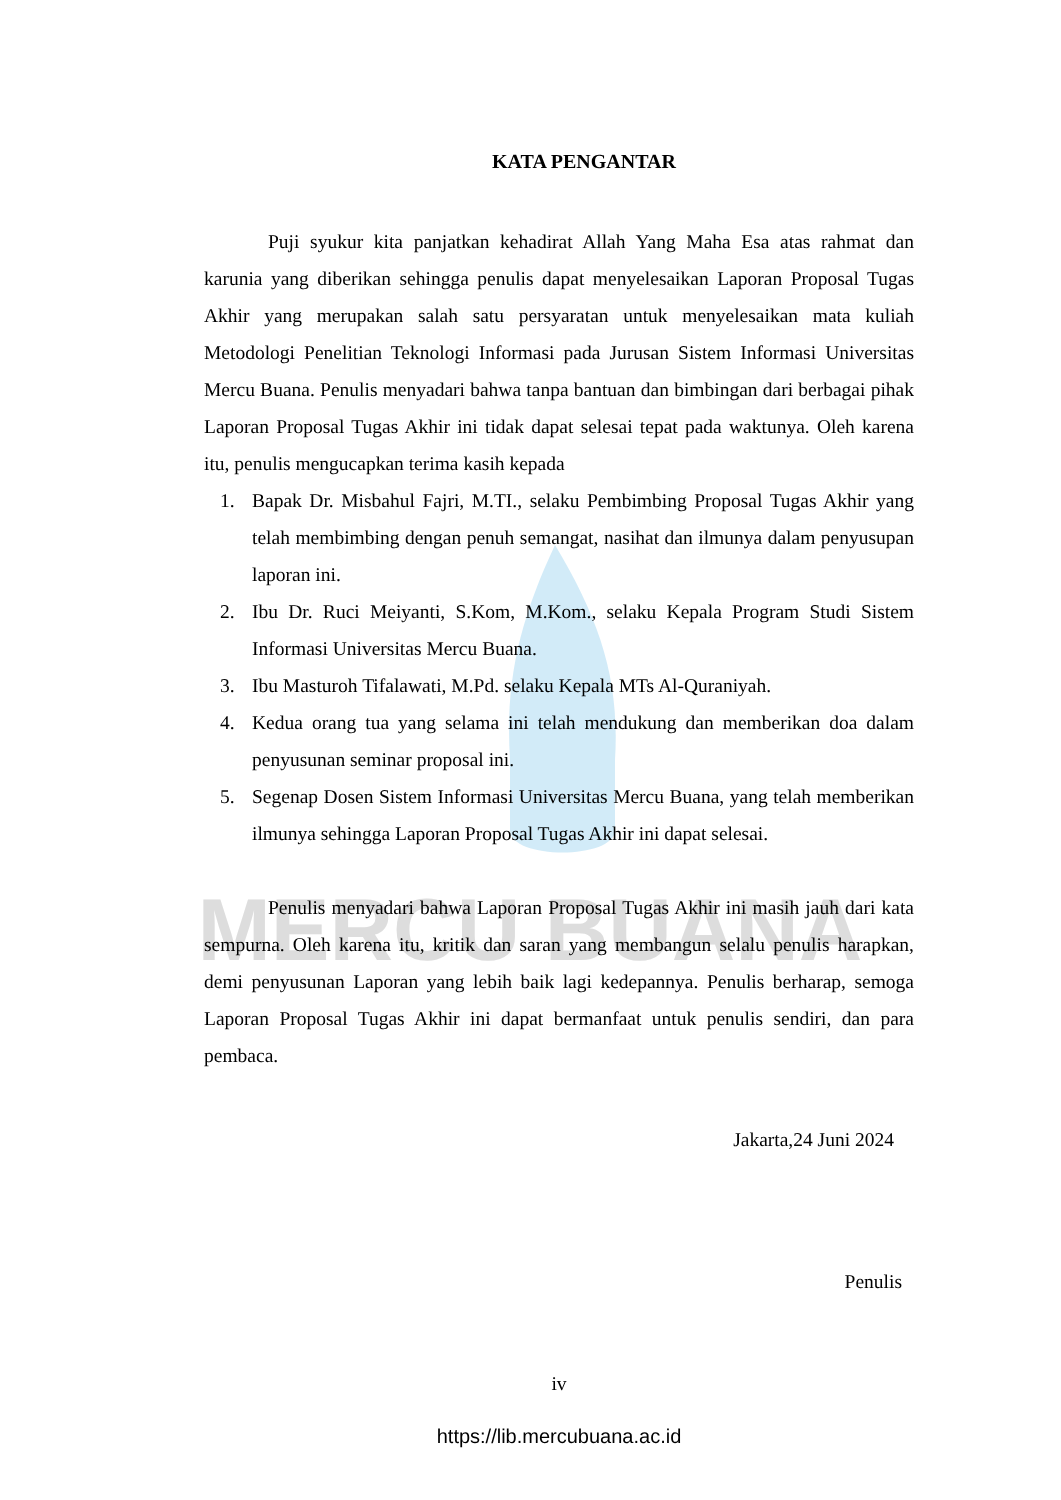MERCU BUANA
KATA PENGANTAR
Puji syukur kita panjatkan kehadirat Allah Yang Maha Esa atas rahmat dan karunia yang diberikan sehingga penulis dapat menyelesaikan Laporan Proposal Tugas Akhir yang merupakan salah satu persyaratan untuk menyelesaikan mata kuliah Metodologi Penelitian Teknologi Informasi pada Jurusan Sistem Informasi Universitas Mercu Buana. Penulis menyadari bahwa tanpa bantuan dan bimbingan dari berbagai pihak Laporan Proposal Tugas Akhir ini tidak dapat selesai tepat pada waktunya. Oleh karena itu, penulis mengucapkan terima kasih kepada
1. Bapak Dr. Misbahul Fajri, M.TI., selaku Pembimbing Proposal Tugas Akhir yang telah membimbing dengan penuh semangat, nasihat dan ilmunya dalam penyusupan laporan ini.
2. Ibu Dr. Ruci Meiyanti, S.Kom, M.Kom., selaku Kepala Program Studi Sistem Informasi Universitas Mercu Buana.
3. Ibu Masturoh Tifalawati, M.Pd. selaku Kepala MTs Al-Quraniyah.
4. Kedua orang tua yang selama ini telah mendukung dan memberikan doa dalam penyusunan seminar proposal ini.
5. Segenap Dosen Sistem Informasi Universitas Mercu Buana, yang telah memberikan ilmunya sehingga Laporan Proposal Tugas Akhir ini dapat selesai.
Penulis menyadari bahwa Laporan Proposal Tugas Akhir ini masih jauh dari kata sempurna. Oleh karena itu, kritik dan saran yang membangun selalu penulis harapkan, demi penyusunan Laporan yang lebih baik lagi kedepannya. Penulis berharap, semoga Laporan Proposal Tugas Akhir ini dapat bermanfaat untuk penulis sendiri, dan para pembaca.
Jakarta,24 Juni 2024
Penulis
iv
https://lib.mercubuana.ac.id